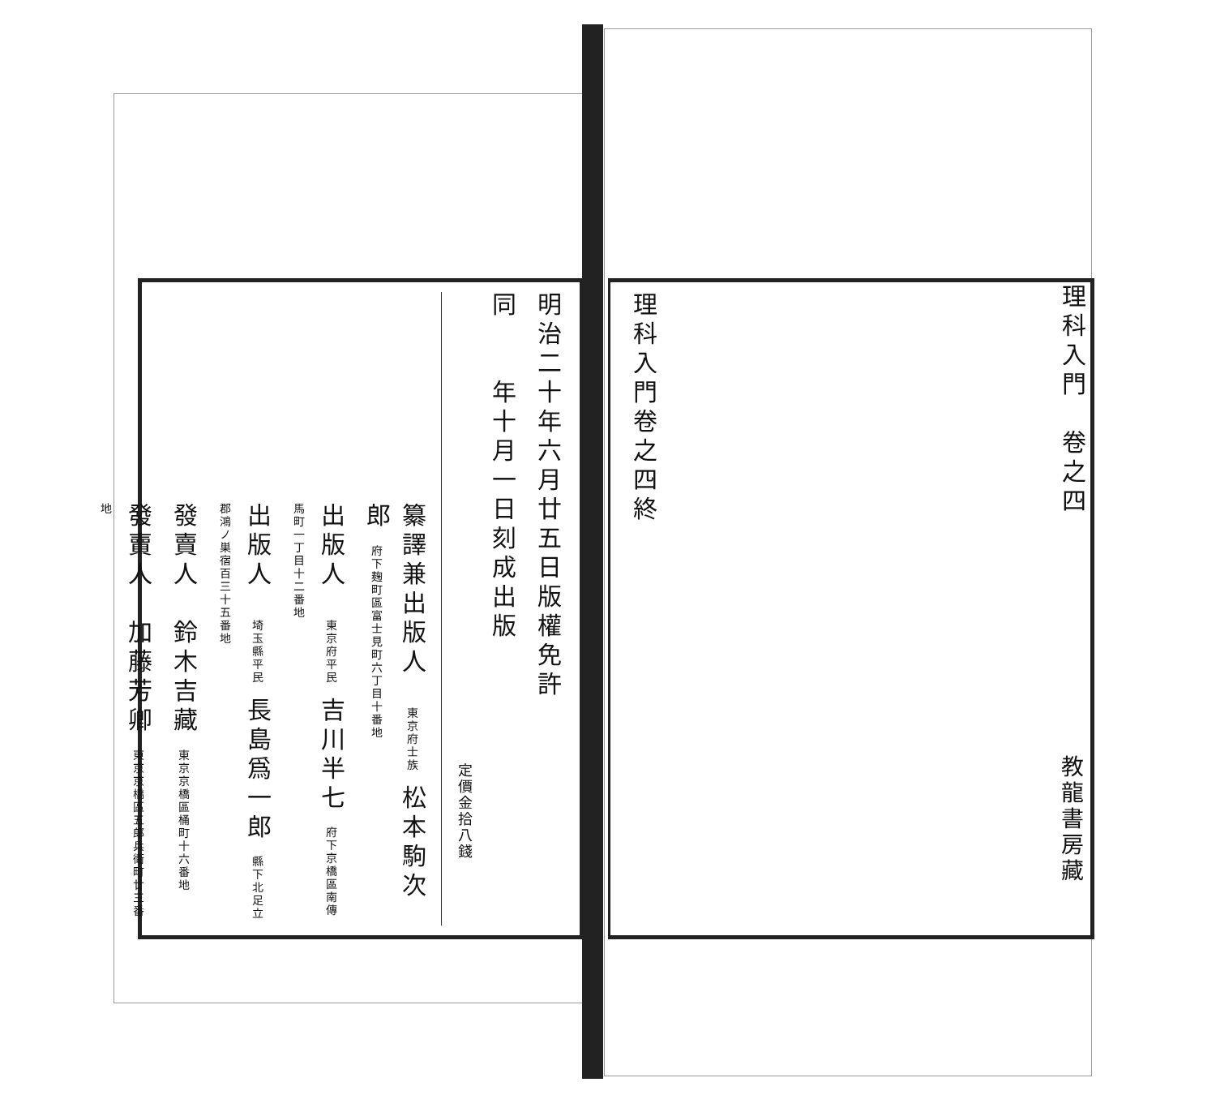明治二十年六月廿五日版權免許
同　　年十月一日刻成出版
定價金拾八錢
纂譯兼出版人　東京府士族 松本駒次郎 府下麹町區富士見町六丁目十番地
出版人　東京府平民 吉川半七 府下京橋區南傳馬町一丁目十二番地
出版人　埼玉縣平民 長島爲一郎 縣下北足立郡鴻ノ巣宿百三十五番地
發賣人　鈴木吉藏 東京京橋區桶町十六番地
發賣人　加藤芳卿 東京京橋區五郎兵衛町廿三番地
理科入門卷之四終
理科入門　卷之四
教龍書房藏